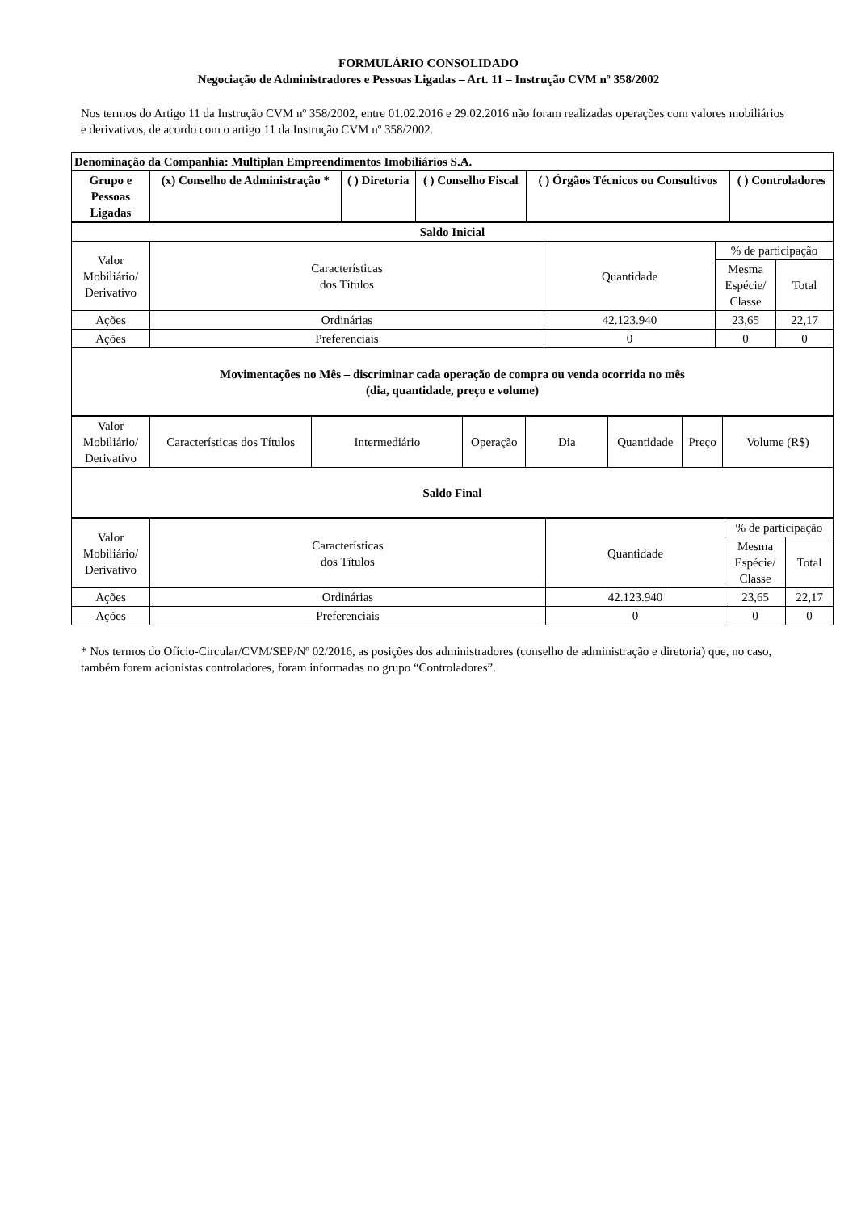FORMULÁRIO CONSOLIDADO
Negociação de Administradores e Pessoas Ligadas – Art. 11 – Instrução CVM nº 358/2002
Nos termos do Artigo 11 da Instrução CVM nº 358/2002, entre 01.02.2016 e 29.02.2016 não foram realizadas operações com valores mobiliários e derivativos, de acordo com o artigo 11 da Instrução CVM nº 358/2002.
| Denominação da Companhia: Multiplan Empreendimentos Imobiliários S.A. | | | | | |
| Grupo e Pessoas Ligadas | (x) Conselho de Administração * | ( ) Diretoria | ( ) Conselho Fiscal | ( ) Órgãos Técnicos ou Consultivos | ( ) Controladores |
| Saldo Inicial | | | | |
| Valor Mobiliário/ Derivativo | Características dos Títulos | Quantidade | % de participação | |
| | | | Mesma Espécie/ Classe | Total |
| Ações | Ordinárias | 42.123.940 | 23,65 | 22,17 |
| Ações | Preferenciais | 0 | 0 | 0 |
| Movimentações no Mês – discriminar cada operação de compra ou venda ocorrida no mês (dia, quantidade, preço e volume) | | | | |
| Valor Mobiliário/ Derivativo | Características dos Títulos | Intermediário | Operação | Dia | Quantidade | Preço | Volume (R$) |
| Saldo Final | | | | | | | |
| Valor Mobiliário/ Derivativo | Características dos Títulos | Quantidade | % de participação | |
| | | | Mesma Espécie/ Classe | Total |
| Ações | Ordinárias | 42.123.940 | 23,65 | 22,17 |
| Ações | Preferenciais | 0 | 0 | 0 |
* Nos termos do Ofício-Circular/CVM/SEP/Nº 02/2016, as posições dos administradores (conselho de administração e diretoria) que, no caso, também forem acionistas controladores, foram informadas no grupo “Controladores”.